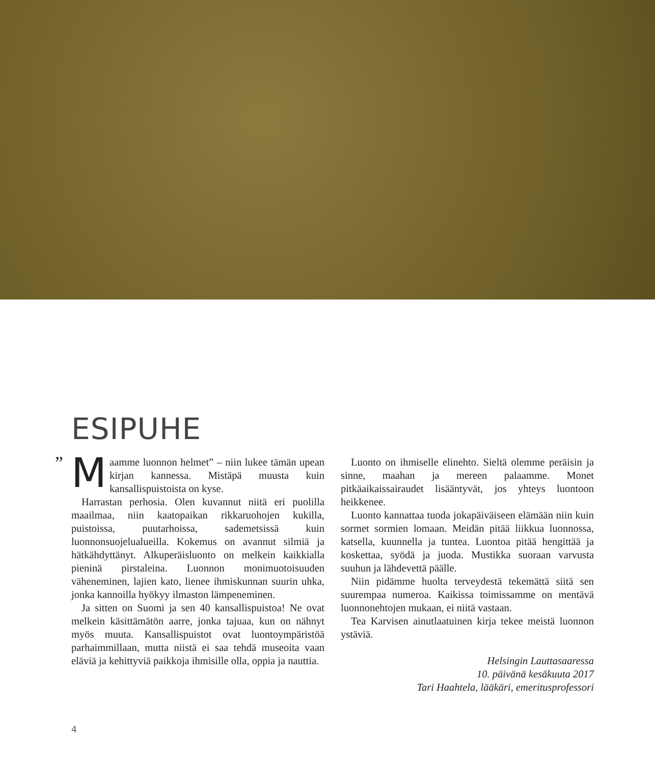ESIPUHE
” M aamme luonnon helmet” – niin lukee tämän upean kirjan kannessa. Mistäpä muusta kuin kansallispuistoista on kyse.
Harrastan perhosia. Olen kuvannut niitä eri puolilla maailmaa, niin kaatopaikan rikkaruohojen kukilla, puistoissa, puutarhoissa, sademetsissä kuin luonnonsuojelualueilla. Kokemus on avannut silmiä ja hätkähdyttänyt. Alkuperäisluonto on melkein kaikkialla pieninä pirstaleina. Luonnon monimuotoisuuden väheneminen, lajien kato, lienee ihmiskunnan suurin uhka, jonka kannoilla hyökyy ilmaston lämpeneminen.
Ja sitten on Suomi ja sen 40 kansallispuistoa! Ne ovat melkein käsittämätön aarre, jonka tajuaa, kun on nähnyt myös muuta. Kansallispuistot ovat luontoympäristöä parhaimmillaan, mutta niistä ei saa tehdä museoita vaan eläviä ja kehittyviä paikkoja ihmisille olla, oppia ja nauttia.
Luonto on ihmiselle elinehto. Sieltä olemme peräisin ja sinne, maahan ja mereen palaamme. Monet pitkäaikaissairaudet lisääntyvät, jos yhteys luontoon heikkenee.
Luonto kannattaa tuoda jokapäiväiseen elämään niin kuin sormet sormien lomaan. Meidän pitää liikkua luonnossa, katsella, kuunnella ja tuntea. Luontoa pitää hengittää ja koskettaa, syödä ja juoda. Mustikka suoraan varvusta suuhun ja lähdevettä päälle.
Niin pidämme huolta terveydestä tekemättä siitä sen suurempaa numeroa. Kaikissa toimissamme on mentävä luonnonehtojen mukaan, ei niitä vastaan.
Tea Karvisen ainutlaatuinen kirja tekee meistä luonnon ystäviä.
Helsingin Lauttasaaressa
10. päivänä kesäkuuta 2017
Tari Haahtela, lääkäri, emeritusprofessori
4